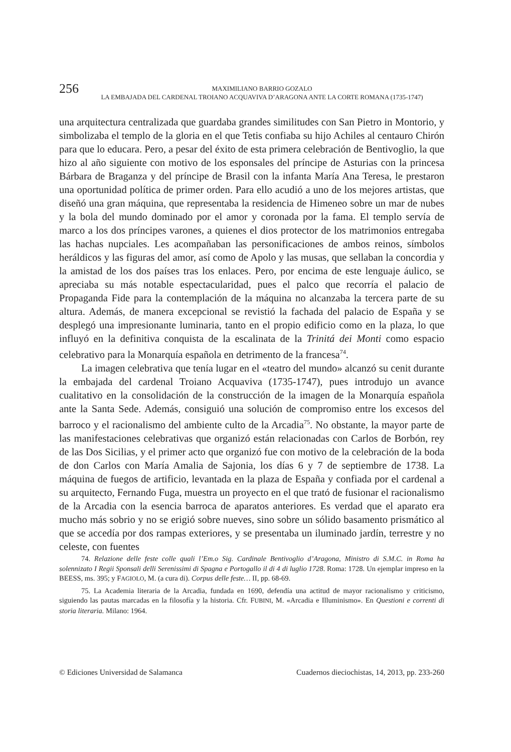256
MAXIMILIANO BARRIO GOZALO
LA EMBAJADA DEL CARDENAL TROIANO ACQUAVIVA D’ARAGONA ANTE LA CORTE ROMANA (1735-1747)
una arquitectura centralizada que guardaba grandes similitudes con San Pietro in Montorio, y simbolizaba el templo de la gloria en el que Tetis confiaba su hijo Achiles al centauro Chirón para que lo educara. Pero, a pesar del éxito de esta primera celebración de Bentivoglio, la que hizo al año siguiente con motivo de los esponsales del príncipe de Asturias con la princesa Bárbara de Braganza y del príncipe de Brasil con la infanta María Ana Teresa, le prestaron una oportunidad política de primer orden. Para ello acudió a uno de los mejores artistas, que diseñó una gran máquina, que representaba la residencia de Himeneo sobre un mar de nubes y la bola del mundo dominado por el amor y coronada por la fama. El templo servía de marco a los dos príncipes varones, a quienes el dios protector de los matrimonios entregaba las hachas nupciales. Les acompañaban las personificaciones de ambos reinos, símbolos heráldicos y las figuras del amor, así como de Apolo y las musas, que sellaban la concordia y la amistad de los dos países tras los enlaces. Pero, por encima de este lenguaje áulico, se apreciaba su más notable espectacularidad, pues el palco que recorría el palacio de Propaganda Fide para la contemplación de la máquina no alcanzaba la tercera parte de su altura. Además, de manera excepcional se revistió la fachada del palacio de España y se desplegó una impresionante luminaria, tanto en el propio edificio como en la plaza, lo que influyó en la definitiva conquista de la escalinata de la Trinitá dei Monti como espacio celebrativo para la Monarquía española en detrimento de la francesa<sup>74</sup>.
La imagen celebrativa que tenía lugar en el «teatro del mundo» alcanzó su cenit durante la embajada del cardenal Troiano Acquaviva (1735-1747), pues introdujo un avance cualitativo en la consolidación de la construcción de la imagen de la Monarquía española ante la Santa Sede. Además, consiguió una solución de compromiso entre los excesos del barroco y el racionalismo del ambiente culto de la Arcadia<sup>75</sup>. No obstante, la mayor parte de las manifestaciones celebrativas que organizó están relacionadas con Carlos de Borbón, rey de las Dos Sicilias, y el primer acto que organizó fue con motivo de la celebración de la boda de don Carlos con María Amalia de Sajonia, los días 6 y 7 de septiembre de 1738. La máquina de fuegos de artificio, levantada en la plaza de España y confiada por el cardenal a su arquitecto, Fernando Fuga, muestra un proyecto en el que trató de fusionar el racionalismo de la Arcadia con la esencia barroca de aparatos anteriores. Es verdad que el aparato era mucho más sobrio y no se erigió sobre nueves, sino sobre un sólido basamento prismático al que se accedía por dos rampas exteriores, y se presentaba un iluminado jardín, terrestre y no celeste, con fuentes
74. Relazione delle feste colle quali l’Em.o Sig. Cardinale Bentivoglio d’Aragona, Ministro di S.M.C. in Roma ha solennizato I Regii Sponsali delli Serenissimi di Spagna e Portogallo il di 4 di luglio 1728. Roma: 1728. Un ejemplar impreso en la BEESS, ms. 395; y FAGIOLO, M. (a cura di). Corpus delle feste… II, pp. 68-69.
75. La Academia literaria de la Arcadia, fundada en 1690, defendía una actitud de mayor racionalismo y criticismo, siguiendo las pautas marcadas en la filosofía y la historia. Cfr. FUBINI, M. «Arcadia e Illuminismo». En Questioni e correnti di storia literaria. Milano: 1964.
© Ediciones Universidad de Salamanca Cuadernos dieciochistas, 14, 2013, pp. 233-260